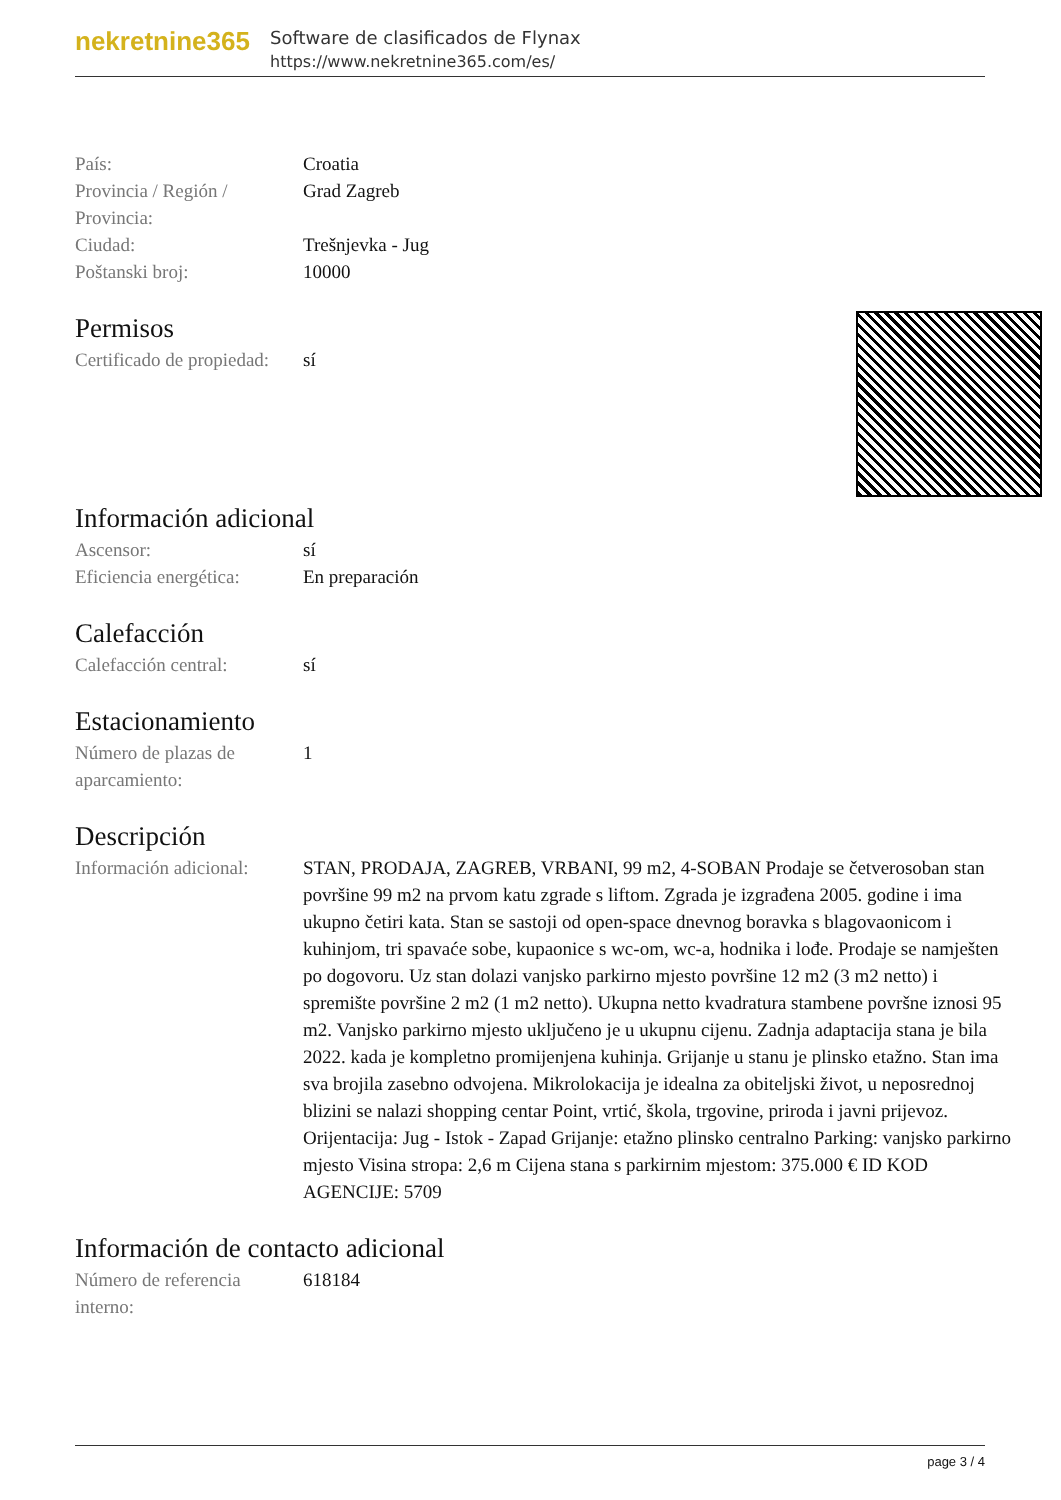nekretnine365
Software de clasificados de Flynax
https://www.nekretnine365.com/es/
| País: | Croatia |
| Provincia / Región / Provincia: | Grad Zagreb |
| Ciudad: | Trešnjevka - Jug |
| Poštanski broj: | 10000 |
Permisos
| Certificado de propiedad: | sí |
Información adicional
| Ascensor: | sí |
| Eficiencia energética: | En preparación |
Calefacción
| Calefacción central: | sí |
Estacionamiento
| Número de plazas de aparcamiento: | 1 |
Descripción
| Información adicional: | STAN, PRODAJA, ZAGREB, VRBANI, 99 m2, 4-SOBAN Prodaje se četverosoban stan površine 99 m2 na prvom katu zgrade s liftom. Zgrada je izgrađena 2005. godine i ima ukupno četiri kata. Stan se sastoji od open-space dnevnog boravka s blagovaonicom i kuhinjom, tri spavaće sobe, kupaonice s wc-om, wc-a, hodnika i lođe. Prodaje se namješten po dogovoru. Uz stan dolazi vanjsko parkirno mjesto površine 12 m2 (3 m2 netto) i spremište površine 2 m2 (1 m2 netto). Ukupna netto kvadratura stambene površne iznosi 95 m2. Vanjsko parkirno mjesto uključeno je u ukupnu cijenu. Zadnja adaptacija stana je bila 2022. kada je kompletno promijenjena kuhinja. Grijanje u stanu je plinsko etažno. Stan ima sva brojila zasebno odvojena. Mikrolokacija je idealna za obiteljski život, u neposrednoj blizini se nalazi shopping centar Point, vrtić, škola, trgovine, priroda i javni prijevoz. Orijentacija: Jug - Istok - Zapad Grijanje: etažno plinsko centralno Parking: vanjsko parkirno mjesto Visina stropa: 2,6 m Cijena stana s parkirnim mjestom: 375.000 € ID KOD AGENCIJE: 5709 |
Información de contacto adicional
| Número de referencia interno: | 618184 |
page 3 / 4